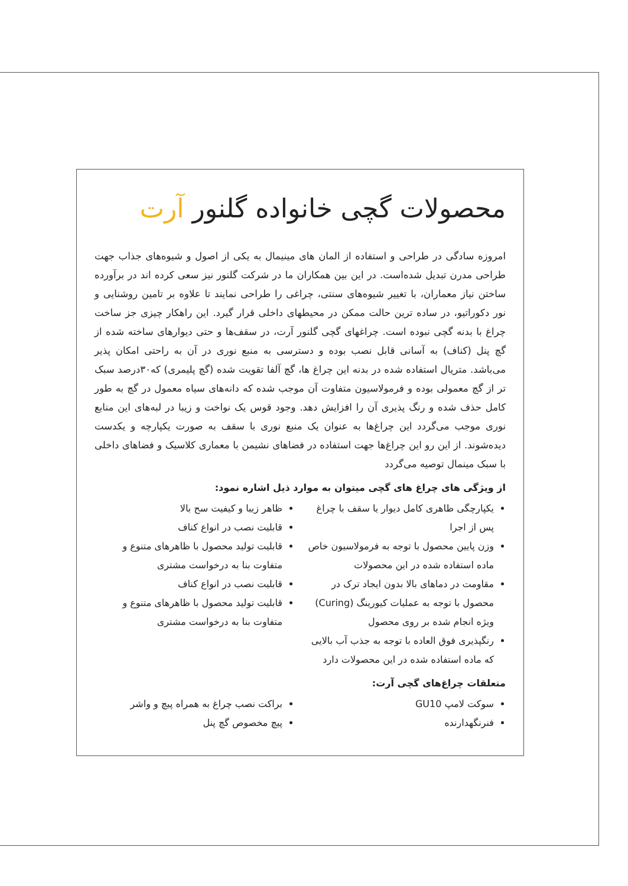محصولات گچی خانواده گلنور آرت
امروزه سادگی در طراحی و استفاده از المان های مینیمال به یکی از اصول و شیوه‌های جذاب جهت طراحی مدرن تبدیل شده‌است. در این بین همکاران ما در شرکت گلنور نیز سعی کرده اند در برآورده ساختن نیاز معماران، با تغییر شیوه‌های سنتی، چراغی را طراحی نمایند تا علاوه بر تامین روشنایی و نور دکوراتیو، در ساده ترین حالت ممکن در محیطهای داخلی قرار گیرد. این راهکار چیزی جز ساخت چراغ با بدنه گچی نبوده است. چراغهای گچی گلنور آرت، در سقف‌ها و حتی دیوارهای ساخته شده از گچ پنل (کناف) به آسانی قابل نصب بوده و دسترسی به منبع نوری در آن به راحتی امکان پذیر می‌باشد. متریال استفاده شده در بدنه این چراغ ها، گچ آلفا تقویت شده (گچ پلیمری) که۳۰درصد سبک تر از گچ معمولی بوده و فرمولاسیون متفاوت آن موجب شده که دانه‌های سیاه معمول در گچ به طور کامل حذف شده و رنگ پذیری آن را افزایش دهد. وجود قوس یک نواخت و زیبا در لبه‌های این منابع نوری موجب می‌گردد این چراغ‌ها به عنوان یک منبع نوری با سقف به صورت یکپارچه و یکدست دیده‌شوند. از این رو این چراغ‌ها جهت استفاده در فضاهای نشیمن با معماری کلاسیک و فضاهای داخلی با سبک مینمال توصیه می‌گردد
از ویژگی های چراغ های گچی میتوان به موارد ذیل اشاره نمود:
یکپارچگی ظاهری کامل دیوار یا سقف با چراغ پس از اجرا
وزن پایین محصول با توجه به فرمولاسیون خاص ماده استفاده شده در این محصولات
مقاومت در دماهای بالا بدون ایجاد ترک در محصول با توجه به عملیات کیورینگ (Curing) ویژه انجام شده بر روی محصول
رنگپذیری فوق العاده با توجه به جذب آب بالایی که ماده استفاده شده در این محصولات دارد
ظاهر زیبا و کیفیت سح بالا
قابلیت نصب در انواع کناف
قابلیت تولید محصول با ظاهرهای متنوع و متفاوت بنا به درخواست مشتری
قابلیت نصب در انواع کناف
قابلیت تولید محصول با ظاهرهای متنوع و متفاوت بنا به درخواست مشتری
متعلقات چراغ‌های گچی آرت:
سوکت لامپ GU10
فنرنگهدارنده
براکت نصب چراغ به همراه پیچ و واشر
پیچ مخصوص گچ پنل